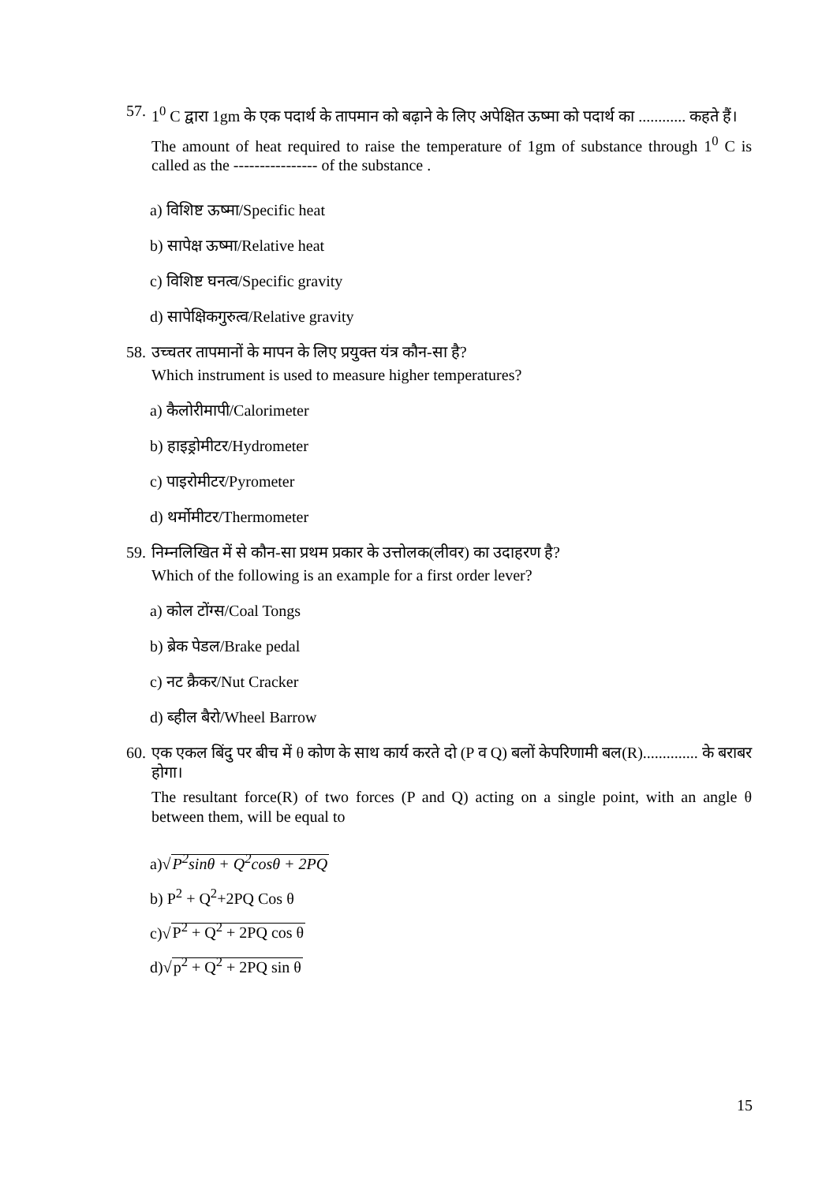57.
1<sup>0</sup> C द्वारा 1gm के एक पदार्थ के तापमान को बढ़ाने के लिए अपेक्षित ऊष्मा को पदार्थ का ............ कहते हैं।
The amount of heat required to raise the temperature of 1gm of substance through 1<sup>0</sup> C is called as the ---------------- of the substance .
a) विशिष्ट ऊष्मा/Specific heat
b) सापेक्ष ऊष्मा/Relative heat
c) विशिष्ट घनत्व/Specific gravity
d) सापेक्षिकगुरुत्व/Relative gravity
58.
उच्चतर तापमानों के मापन के लिए प्रयुक्त यंत्र कौन-सा है?
Which instrument is used to measure higher temperatures?
a) कैलोरीमापी/Calorimeter
b) हाइड्रोमीटर/Hydrometer
c) पाइरोमीटर/Pyrometer
d) थर्मोमीटर/Thermometer
59.
निम्नलिखित में से कौन-सा प्रथम प्रकार के उत्तोलक(लीवर) का उदाहरण है?
Which of the following is an example for a first order lever?
a) कोल टोंग्स/Coal Tongs
b) ब्रेक पेडल/Brake pedal
c) नट क्रैकर/Nut Cracker
d) ब्हील बैरो/Wheel Barrow
60.
एक एकल बिंदु पर बीच में θ कोण के साथ कार्य करते दो (P व Q) बलों केपरिणामी बल(R).............. के बराबर होगा।
The resultant force(R) of two forces (P and Q) acting on a single point, with an angle θ between them, will be equal to
a)√P<sup>2</sup>sinθ + Q<sup>2</sup>cosθ + 2PQ
b) P<sup>2</sup> + Q<sup>2</sup>+2PQ Cos θ
c)√P<sup>2</sup> + Q<sup>2</sup> + 2PQ cos θ
d)√p<sup>2</sup> + Q<sup>2</sup> + 2PQ sin θ
15